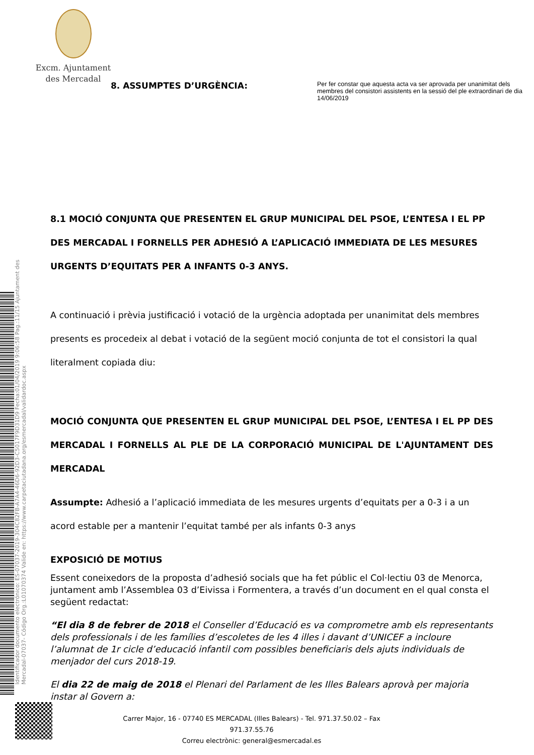Excm. Ajuntament
des Mercadal
Identificador documento electrónico: ES-07037-2019-304C82FB-A7A4-46D6-92D3-C5017F9D31D9 Fecha:01/04/2019 9:06:58 Pag.:11/15 Ajuntament des Mercadal-07037- Código Org.:L01070374 Valide en: https://www.carpetaciutadana.org/esmercadal/validardoc.aspx
Per fer constar que aquesta acta va ser aprovada per unanimitat dels membres del consistori assistents en la sessió del ple extraordinari de dia 14/06/2019
8. ASSUMPTES D’URGÈNCIA:
8.1 MOCIÓ CONJUNTA QUE PRESENTEN EL GRUP MUNICIPAL DEL PSOE, L’ENTESA I EL PP DES MERCADAL I FORNELLS PER ADHESIÓ A L’APLICACIÓ IMMEDIATA DE LES MESURES URGENTS D’EQUITATS PER A INFANTS 0-3 ANYS.
A continuació i prèvia justificació i votació de la urgència adoptada per unanimitat dels membres presents es procedeix al debat i votació de la següent moció conjunta de tot el consistori la qual literalment copiada diu:
MOCIÓ CONJUNTA QUE PRESENTEN EL GRUP MUNICIPAL DEL PSOE, L’ENTESA I EL PP DES MERCADAL I FORNELLS AL PLE DE LA CORPORACIÓ MUNICIPAL DE L'AJUNTAMENT DES MERCADAL
Assumpte: Adhesió a l’aplicació immediata de les mesures urgents d’equitats per a 0-3 i a un acord estable per a mantenir l’equitat també per als infants 0-3 anys
EXPOSICIÓ DE MOTIUS
Essent coneixedors de la proposta d’adhesió socials que ha fet públic el Col·lectiu 03 de Menorca, juntament amb l’Assemblea 03 d’Eivissa i Formentera, a través d’un document en el qual consta el següent redactat:
“El dia 8 de febrer de 2018 el Conseller d’Educació es va comprometre amb els representants dels professionals i de les famílies d’escoletes de les 4 illes i davant d’UNICEF a incloure l’alumnat de 1r cicle d’educació infantil com possibles beneficiaris dels ajuts individuals de menjador del curs 2018-19.
El dia 22 de maig de 2018 el Plenari del Parlament de les Illes Balears aprovà per majoria instar al Govern a:
Carrer Major, 16 - 07740 ES MERCADAL (Illes Balears) - Tel. 971.37.50.02 – Fax 971.37.55.76
Correu electrònic: general@esmercadal.es